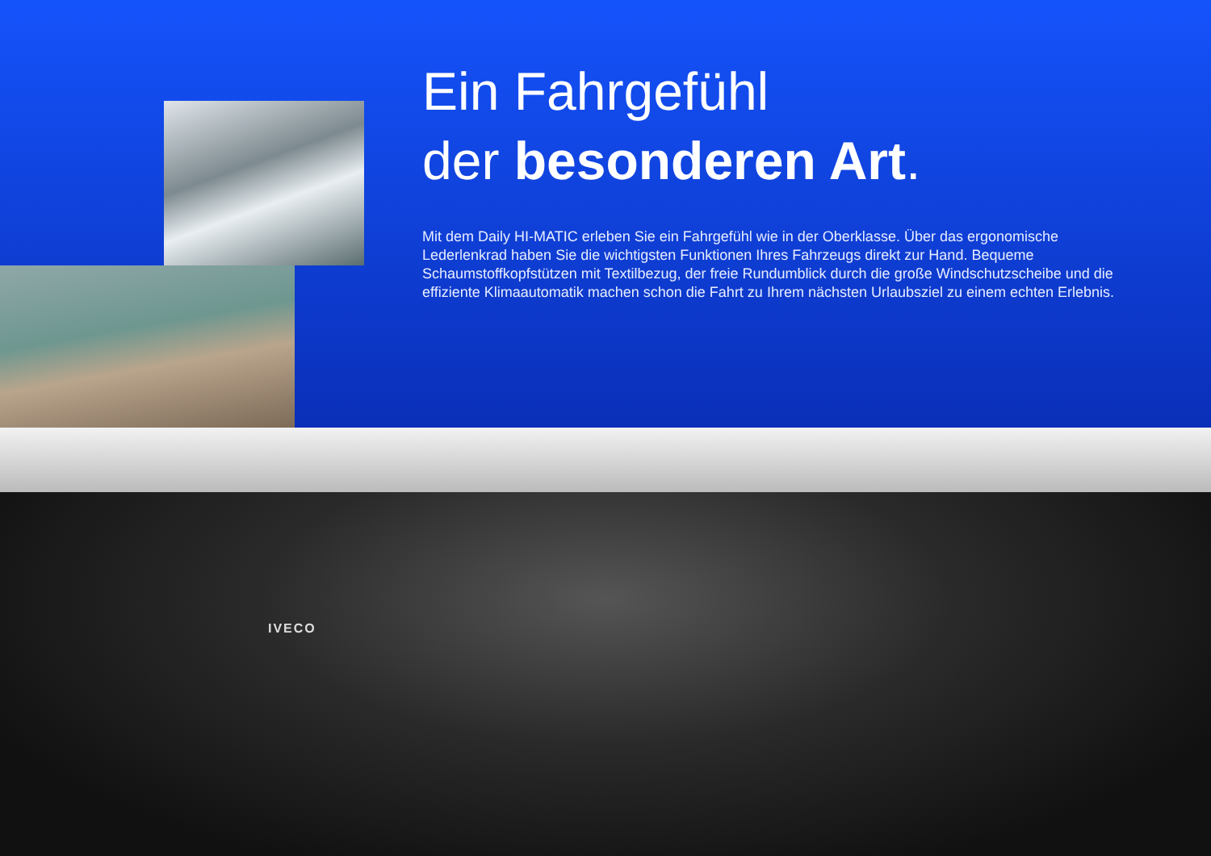Ein Fahrgefühl
der besonderen Art.
Mit dem Daily HI-MATIC erleben Sie ein Fahrgefühl wie in der Oberklasse. Über das ergonomische Lederlenkrad haben Sie die wichtigsten Funktionen Ihres Fahrzeugs direkt zur Hand. Bequeme Schaumstoffkopfstützen mit Textil­bezug, der freie Rundumblick durch die große Windschutzscheibe und die effiziente Klimaautomatik machen schon die Fahrt zu Ihrem nächsten Urlaubsziel zu einem echten Erlebnis.
IVECO